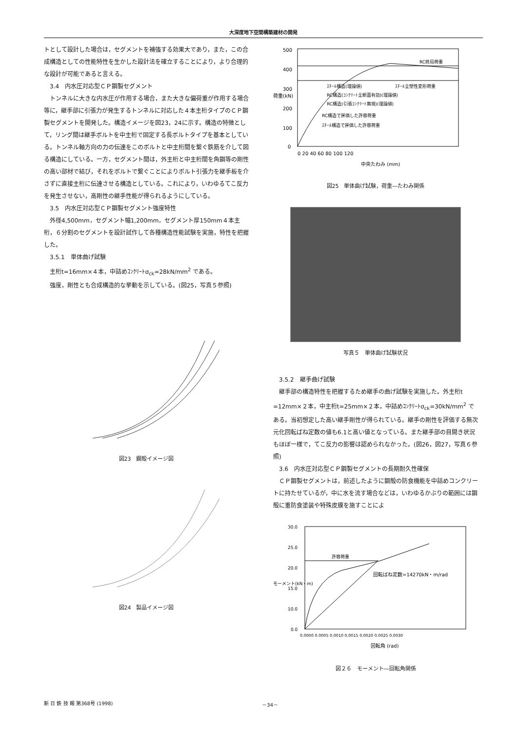大深度地下空間構築建材の開発
トとして設計した場合は，セグメントを補強する効果大であり，また，この合成構造としての性能特性を生かした設計法を確立することにより，より合理的な設計が可能であると言える。
3.4　内水圧対応型ＣＰ鋼製セグメント
トンネルに大きな内水圧が作用する場合，また大きな偏荷重が作用する場合等に，継手部に引張力が発生するトンネルに対応した４本主桁タイプのＣＰ鋼製セグメントを開発した。構造イメージを図23，24に示す。構造の特徴として，リング間は継手ボルトを中主桁で固定する長ボルトタイプを基本としている。トンネル軸方向の力の伝達をこのボルトと中主桁間を繋ぐ鉄筋を介して図る構造にしている。一方，セグメント間は，外主桁と中主桁間を角鋼等の剛性の高い部材で結び，それをボルトで繋ぐことによりボルト引張力を継手板を介さずに直接主桁に伝達させる構造としている。これにより，いわゆるてこ反力を発生させない，高剛性の継手性能が得られるようにしている。
3.5　内水圧対応型ＣＰ鋼製セグメント強度特性
外径4,500mm，セグメント幅1,200mm，セグメント厚150mm４本主桁，６分割のセグメントを設計試作して各種構造性能試験を実施，特性を把握した。
3.5.1　単体曲げ試験
主桁t=16mm×４本，中詰めｺﾝｸﾘｰﾄσ<sub>ck</sub>=28kN/mm<sup>2</sup> である。
強度，剛性とも合成構造的な挙動を示している。(図25，写真５参照)
図23　鋼殻イメージ図
図24　製品イメージ図
500
400
300
200
100
0
RC終局荷重
ｽﾁｰﾙ全塑性変形荷重
ｽﾁｰﾙ構造(理論値)
RC構造(ｺﾝｸﾘｰﾄ全断面有効)(理論値)
RC構造(引張ｺﾝｸﾘｰﾄ無視)(理論値)
RC構造で評価した許容荷重
ｽﾁｰﾙ構造で評価した許容荷重
0 20 40 60 80 100 120
中央たわみ (mm)
荷重(kN)
図25　単体曲げ試験，荷重―たわみ関係
写真５　単体曲げ試験状況
3.5.2　継手曲げ試験
継手部の構造特性を把握するため継手の曲げ試験を実施した。外主桁t =12mm×２本，中主桁t=25mm×２本，中詰めｺﾝｸﾘｰﾄσ<sub>ck</sub>=30kN/mm<sup>2</sup> である。当初想定した高い継手剛性が得られている。継手の剛性を評価する無次元化回転ばね定数の値も6.1と高い値となっている。また継手部の目開き状況もほぼ一様で，てこ反力の影響は認められなかった。(図26，図27，写真６参照)
3.6　内水圧対応型ＣＰ鋼製セグメントの長期耐久性確保
ＣＰ鋼製セグメントは，前述したように鋼殻の防食機能を中詰めコンクリートに持たせているが，中に水を流す場合などは，いわゆるかぶりの範囲には鋼殻に重防食塗装や特殊皮膜を施すことによ
30.0
25.0
20.0
15.0
10.0
0.0
許容荷重
回転ばね定数=14270kN・m/rad
0.0000 0.0005 0.0010 0.0015 0.0020 0.0025 0.0030
回転角 (rad)
モーメント(kN・m)
図２６　モーメント―回転角関係
新 日 鉄 技 報 第368号 (1998) －34－